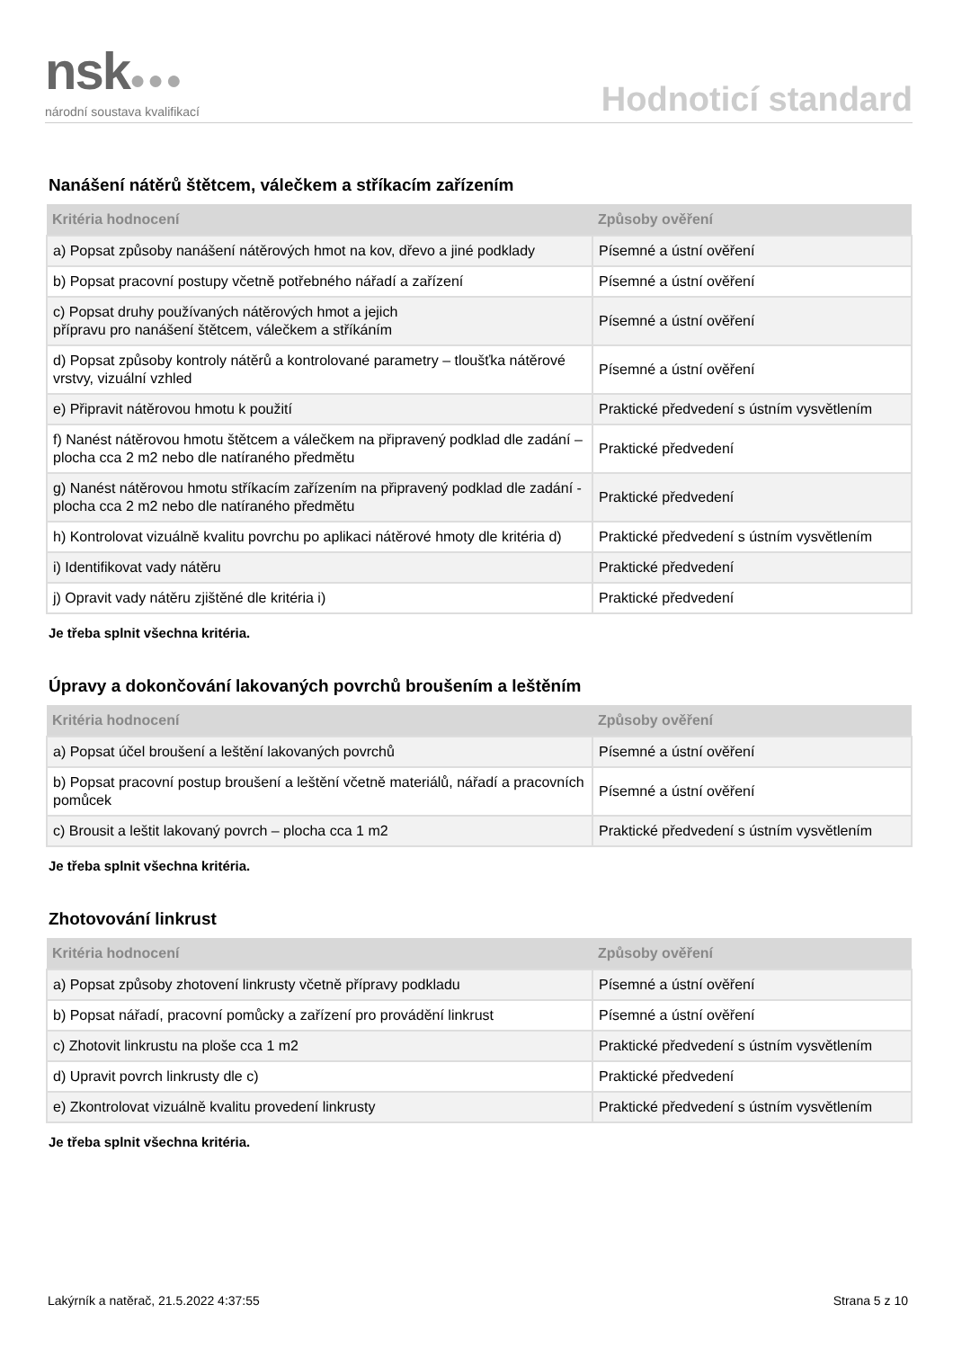nsk●●●
národní soustava kvalifikací
Hodnoticí standard
Nanášení nátěrů štětcem, válečkem a stříkacím zařízením
| Kritéria hodnocení | Způsoby ověření |
| --- | --- |
| a) Popsat způsoby nanášení nátěrových hmot na kov, dřevo a jiné podklady | Písemné a ústní ověření |
| b) Popsat pracovní postupy včetně potřebného nářadí a zařízení | Písemné a ústní ověření |
| c) Popsat druhy používaných nátěrových hmot a jejich přípravu pro nanášení štětcem, válečkem a stříkáním | Písemné a ústní ověření |
| d) Popsat způsoby kontroly nátěrů a kontrolované parametry – tloušťka nátěrové vrstvy, vizuální vzhled | Písemné a ústní ověření |
| e) Připravit nátěrovou hmotu k použití | Praktické předvedení s ústním vysvětlením |
| f) Nanést nátěrovou hmotu štětcem a válečkem na připravený podklad dle zadání – plocha cca 2 m2 nebo dle natíraného předmětu | Praktické předvedení |
| g) Nanést nátěrovou hmotu stříkacím zařízením na připravený podklad dle zadání - plocha cca 2 m2 nebo dle natíraného předmětu | Praktické předvedení |
| h) Kontrolovat vizuálně kvalitu povrchu po aplikaci nátěrové hmoty dle kritéria d) | Praktické předvedení s ústním vysvětlením |
| i) Identifikovat vady nátěru | Praktické předvedení |
| j) Opravit vady nátěru zjištěné dle kritéria i) | Praktické předvedení |
Je třeba splnit všechna kritéria.
Úpravy a dokončování lakovaných povrchů broušením a leštěním
| Kritéria hodnocení | Způsoby ověření |
| --- | --- |
| a) Popsat účel broušení a leštění lakovaných povrchů | Písemné a ústní ověření |
| b) Popsat pracovní postup broušení a leštění včetně materiálů, nářadí a pracovních pomůcek | Písemné a ústní ověření |
| c) Brousit a leštit lakovaný povrch – plocha cca 1 m2 | Praktické předvedení s ústním vysvětlením |
Je třeba splnit všechna kritéria.
Zhotovování linkrust
| Kritéria hodnocení | Způsoby ověření |
| --- | --- |
| a) Popsat způsoby zhotovení linkrusty včetně přípravy podkladu | Písemné a ústní ověření |
| b) Popsat nářadí, pracovní pomůcky a zařízení pro provádění linkrust | Písemné a ústní ověření |
| c) Zhotovit linkrustu na ploše cca 1 m2 | Praktické předvedení s ústním vysvětlením |
| d) Upravit povrch linkrusty dle c) | Praktické předvedení |
| e) Zkontrolovat vizuálně kvalitu provedení linkrusty | Praktické předvedení s ústním vysvětlením |
Je třeba splnit všechna kritéria.
Lakýrník a natěrač, 21.5.2022 4:37:55 Strana 5 z 10